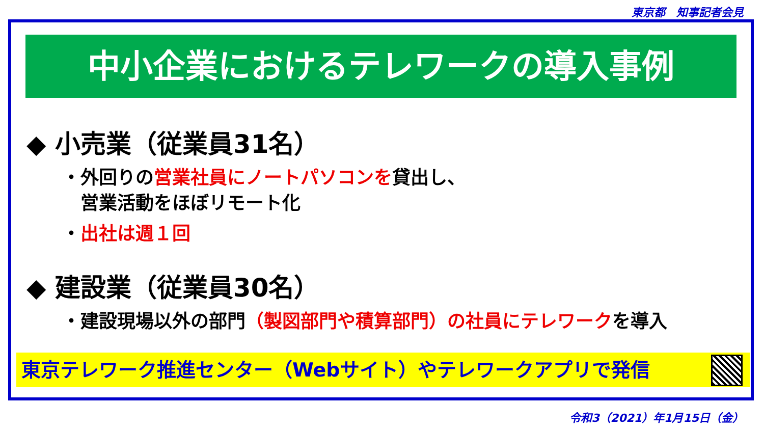東京都　知事記者会見
中小企業におけるテレワークの導入事例
◆ 小売業（従業員31名）
・外回りの営業社員にノートパソコンを貸出し、
　営業活動をほぼリモート化
・出社は週１回
◆ 建設業（従業員30名）
・建設現場以外の部門（製図部門や積算部門）の社員にテレワークを導入
東京テレワーク推進センター（Webサイト）やテレワークアプリで発信
令和3（2021）年1月15日（金）